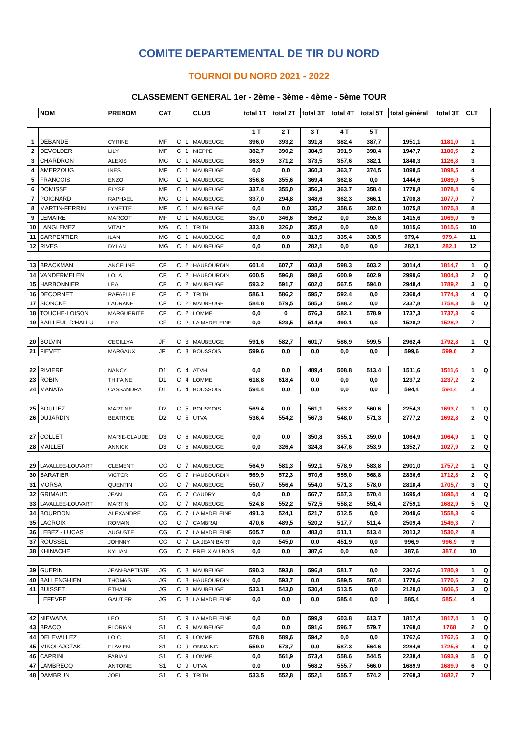COMITE DEPARTEMENTAL DE TIR DU NORD
TOURNOI DU NORD 2021 - 2022
CLASSEMENT GENERAL 1er - 2ème - 3ème - 4ème - 5ème TOUR
| | NOM | | PRENOM | CAT | | | CLUB | total 1T | total 2T | total 3T | total 4T | total 5T | total général | total 3T | CLT | |
| --- | --- | --- | --- | --- | --- | --- | --- | --- | --- | --- | --- | --- | --- | --- | --- | --- |
| | | | | | | | | 1 T | 2 T | 3 T | 4 T | 5 T | | | | |
| 1 | DEBANDE | | CYRINE | MF | C | 1 | MAUBEUGE | 396,0 | 393,2 | 391,8 | 382,4 | 387,7 | 1951,1 | 1181,0 | 1 | |
| 2 | DEVOLDER | | LILY | MF | C | 1 | NIEPPE | 382,7 | 390,2 | 384,5 | 391,9 | 398,4 | 1947,7 | 1180,5 | 2 | |
| 3 | CHARDRON | | ALEXIS | MG | C | 1 | MAUBEUGE | 363,9 | 371,2 | 373,5 | 357,6 | 382,1 | 1848,3 | 1126,8 | 3 | |
| 4 | AMERZOUG | | INES | MF | C | 1 | MAUBEUGE | 0,0 | 0,0 | 360,3 | 363,7 | 374,5 | 1098,5 | 1098,5 | 4 | |
| 5 | FRANCOIS | | ENZO | MG | C | 1 | MAUBEUGE | 356,8 | 355,6 | 369,4 | 362,8 | 0,0 | 1444,6 | 1089,0 | 5 | |
| 6 | DOMISSE | | ELYSE | MF | C | 1 | MAUBEUGE | 337,4 | 355,0 | 356,3 | 363,7 | 358,4 | 1770,8 | 1078,4 | 6 | |
| 7 | POIGNARD | | RAPHAEL | MG | C | 1 | MAUBEUGE | 337,0 | 294,8 | 348,6 | 362,3 | 366,1 | 1708,8 | 1077,0 | 7 | |
| 8 | MARTIN-FERRIN | | LYNETTE | MF | C | 1 | MAUBEUGE | 0,0 | 0,0 | 335,2 | 358,6 | 382,0 | 1075,8 | 1075,8 | 8 | |
| 9 | LEMAIRE | | MARGOT | MF | C | 1 | MAUBEUGE | 357,0 | 346,6 | 356,2 | 0,0 | 355,8 | 1415,6 | 1069,0 | 9 | |
| 10 | LANGLEMEZ | | VITALY | MG | C | 1 | TRITH | 333,8 | 326,0 | 355,8 | 0,0 | 0,0 | 1015,6 | 1015,6 | 10 | |
| 11 | CARPENTIER | | ILAN | MG | C | 1 | MAUBEUGE | 0,0 | 0,0 | 313,5 | 335,4 | 330,5 | 979,4 | 979,4 | 11 | |
| 12 | RIVES | | DYLAN | MG | C | 1 | MAUBEUGE | 0,0 | 0,0 | 282,1 | 0,0 | 0,0 | 282,1 | 282,1 | 12 | |
| 13 | BRACKMAN | | ANCELINE | CF | C | 2 | HAUBOURDIN | 601,4 | 607,7 | 603,8 | 598,3 | 603,2 | 3014,4 | 1814,7 | 1 | Q |
| 14 | VANDERMELEN | | LOLA | CF | C | 2 | HAUBOURDIN | 600,5 | 596,8 | 598,5 | 600,9 | 602,9 | 2999,6 | 1804,3 | 2 | Q |
| 15 | HARBONNIER | | LEA | CF | C | 2 | MAUBEUGE | 593,2 | 591,7 | 602,0 | 567,5 | 594,0 | 2948,4 | 1789,2 | 3 | Q |
| 16 | DECORNET | | RAFAELLE | CF | C | 2 | TRITH | 586,1 | 586,2 | 595,7 | 592,4 | 0,0 | 2360,4 | 1774,3 | 4 | Q |
| 17 | SIONCKE | | LAURANE | CF | C | 2 | MAUBEUGE | 584,8 | 579,5 | 585,3 | 588,2 | 0,0 | 2337,8 | 1758,3 | 5 | Q |
| 18 | TOUCHE-LOISON | | MARGUERITE | CF | C | 2 | LOMME | 0,0 | 0 | 576,3 | 582,1 | 578,9 | 1737,3 | 1737,3 | 6 | |
| 19 | BAILLEUL-D'HALLU | | LEA | CF | C | 2 | LA MADELEINE | 0,0 | 523,5 | 514,6 | 490,1 | 0,0 | 1528,2 | 1528,2 | 7 | |
| 20 | BOLVIN | | CECILLYA | JF | C | 3 | MAUBEUGE | 591,6 | 582,7 | 601,7 | 586,9 | 599,5 | 2962,4 | 1792,8 | 1 | Q |
| 21 | FIEVET | | MARGAUX | JF | C | 3 | BOUSSOIS | 599,6 | 0,0 | 0,0 | 0,0 | 0,0 | 599,6 | 599,6 | 2 | |
| 22 | RIVIERE | | NANCY | D1 | C | 4 | ATVH | 0,0 | 0,0 | 489,4 | 508,8 | 513,4 | 1511,6 | 1511,6 | 1 | Q |
| 23 | ROBIN | | THIFAINE | D1 | C | 4 | LOMME | 618,8 | 618,4 | 0,0 | 0,0 | 0,0 | 1237,2 | 1237,2 | 2 | |
| 24 | MANATA | | CASSANDRA | D1 | C | 4 | BOUSSOIS | 594,4 | 0,0 | 0,0 | 0,0 | 0,0 | 594,4 | 594,4 | 3 | |
| 25 | BOULIEZ | | MARTINE | D2 | C | 5 | BOUSSOIS | 569,4 | 0,0 | 561,1 | 563,2 | 560,6 | 2254,3 | 1693,7 | 1 | Q |
| 26 | DUJARDIN | | BEATRICE | D2 | C | 5 | UTVA | 536,4 | 554,2 | 567,3 | 548,0 | 571,3 | 2777,2 | 1692,8 | 2 | Q |
| 27 | COLLET | | MARIE-CLAUDE | D3 | C | 6 | MAUBEUGE | 0,0 | 0,0 | 350,8 | 355,1 | 359,0 | 1064,9 | 1064,9 | 1 | Q |
| 28 | MAILLET | | ANNICK | D3 | C | 6 | MAUBEUGE | 0,0 | 326,4 | 324,8 | 347,6 | 353,9 | 1352,7 | 1027,9 | 2 | Q |
| 29 | LAVALLEE-LOUVART | | CLEMENT | CG | C | 7 | MAUBEUGE | 564,9 | 581,3 | 592,1 | 578,9 | 583,8 | 2901,0 | 1757,2 | 1 | Q |
| 30 | BARATIER | | VICTOR | CG | C | 7 | HAUBOURDIN | 569,9 | 572,3 | 570,6 | 555,0 | 568,8 | 2836,6 | 1712,8 | 2 | Q |
| 31 | MORSA | | QUENTIN | CG | C | 7 | MAUBEUGE | 550,7 | 556,4 | 554,0 | 571,3 | 578,0 | 2810,4 | 1705,7 | 3 | Q |
| 32 | GRIMAUD | | JEAN | CG | C | 7 | CAUDRY | 0,0 | 0,0 | 567,7 | 557,3 | 570,4 | 1695,4 | 1695,4 | 4 | Q |
| 33 | LAVALLEE-LOUVART | | MARTIN | CG | C | 7 | MAUBEUGE | 524,8 | 552,2 | 572,5 | 558,2 | 551,4 | 2759,1 | 1682,9 | 5 | Q |
| 34 | BOURDON | | ALEXANDRE | CG | C | 7 | LA MADELEINE | 491,3 | 524,1 | 521,7 | 512,5 | 0,0 | 2049,6 | 1558,3 | 6 | |
| 35 | LACROIX | | ROMAIN | CG | C | 7 | CAMBRAI | 470,6 | 489,5 | 520,2 | 517,7 | 511,4 | 2509,4 | 1549,3 | 7 | |
| 36 | LEBEZ - LUCAS | | AUGUSTE | CG | C | 7 | LA MADELEINE | 505,7 | 0,0 | 483,0 | 511,1 | 513,4 | 2013,2 | 1530,2 | 8 | |
| 37 | ROUSSEL | | JOHNNY | CG | C | 7 | LA JEAN BART | 0,0 | 545,0 | 0,0 | 451,9 | 0,0 | 996,9 | 996,9 | 9 | |
| 38 | KHINACHE | | KYLIAN | CG | C | 7 | PREUX AU BOIS | 0,0 | 0,0 | 387,6 | 0,0 | 0,0 | 387,6 | 387,6 | 10 | |
| 39 | GUERIN | | JEAN-BAPTISTE | JG | C | 8 | MAUBEUGE | 590,3 | 593,8 | 596,8 | 581,7 | 0,0 | 2362,6 | 1780,9 | 1 | Q |
| 40 | BALLENGHIEN | | THOMAS | JG | C | 8 | HAUBOURDIN | 0,0 | 593,7 | 0,0 | 589,5 | 587,4 | 1770,6 | 1770,6 | 2 | Q |
| 41 | BUISSET | | ETHAN | JG | C | 8 | MAUBEUGE | 533,1 | 543,0 | 530,4 | 513,5 | 0,0 | 2120,0 | 1606,5 | 3 | Q |
| | LEFEVRE | | GAUTIER | JG | C | 8 | LA MADELEINE | 0,0 | 0,0 | 0,0 | 585,4 | 0,0 | 585,4 | 585,4 | 4 | |
| 42 | NIEWADA | | LEO | S1 | C | 9 | LA MADELEINE | 0,0 | 0,0 | 599,9 | 603,8 | 613,7 | 1817,4 | 1817,4 | 1 | Q |
| 43 | BRACQ | | FLORIAN | S1 | C | 9 | MAUBEUGE | 0,0 | 0,0 | 591,6 | 596,7 | 579,7 | 1768,0 | 1768 | 2 | Q |
| 44 | DELEVALLEZ | | LOIC | S1 | C | 9 | LOMME | 578,8 | 589,6 | 594,2 | 0,0 | 0,0 | 1762,6 | 1762,6 | 3 | Q |
| 45 | MIKOLAJCZAK | | FLAVIEN | S1 | C | 9 | ONNAING | 559,0 | 573,7 | 0,0 | 587,3 | 564,6 | 2284,6 | 1725,6 | 4 | Q |
| 46 | CAPRINI | | FABIAN | S1 | C | 9 | LOMME | 0,0 | 561,9 | 573,4 | 558,6 | 544,5 | 2238,4 | 1693,9 | 5 | Q |
| 47 | LAMBRECQ | | ANTOINE | S1 | C | 9 | UTVA | 0,0 | 0,0 | 568,2 | 555,7 | 566,0 | 1689,9 | 1689,9 | 6 | Q |
| 48 | DAMBRUN | | JOEL | S1 | C | 9 | TRITH | 533,5 | 552,8 | 552,1 | 555,7 | 574,2 | 2768,3 | 1682,7 | 7 | |